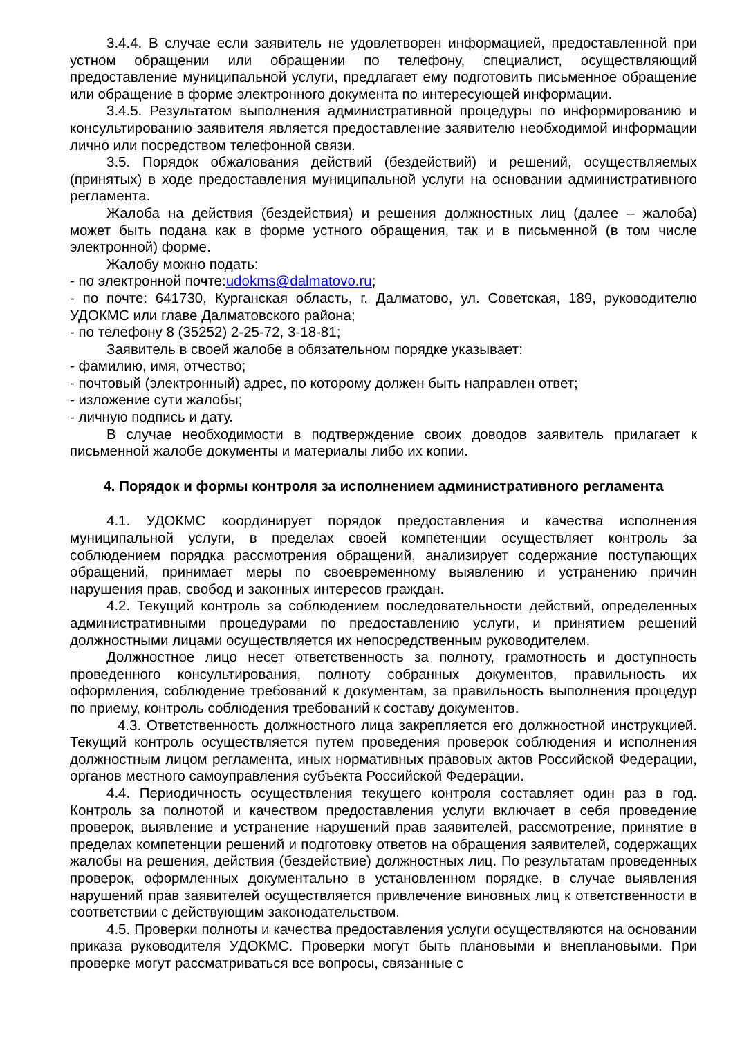3.4.4. В случае если заявитель не удовлетворен информацией, предоставленной при устном обращении или обращении по телефону, специалист, осуществляющий предоставление муниципальной услуги, предлагает ему подготовить письменное обращение или обращение в форме электронного документа по интересующей информации.
3.4.5. Результатом выполнения административной процедуры по информированию и консультированию заявителя является предоставление заявителю необходимой информации лично или посредством телефонной связи.
3.5. Порядок обжалования действий (бездействий) и решений, осуществляемых (принятых) в ходе предоставления муниципальной услуги на основании административного регламента.
Жалоба на действия (бездействия) и решения должностных лиц (далее – жалоба) может быть подана как в форме устного обращения, так и в письменной (в том числе электронной) форме.
Жалобу можно подать:
- по электронной почте:udokms@dalmatovo.ru;
- по почте: 641730, Курганская область, г. Далматово, ул. Советская, 189, руководителю УДОКМС или главе Далматовского района;
- по телефону 8 (35252) 2-25-72, 3-18-81;
Заявитель в своей жалобе в обязательном порядке указывает:
- фамилию, имя, отчество;
- почтовый (электронный) адрес, по которому должен быть направлен ответ;
- изложение сути жалобы;
- личную подпись и дату.
В случае необходимости в подтверждение своих доводов заявитель прилагает к письменной жалобе документы и материалы либо их копии.
4. Порядок и формы контроля за исполнением административного регламента
4.1. УДОКМС координирует порядок предоставления и качества исполнения муниципальной услуги, в пределах своей компетенции осуществляет контроль за соблюдением порядка рассмотрения обращений, анализирует содержание поступающих обращений, принимает меры по своевременному выявлению и устранению причин нарушения прав, свобод и законных интересов граждан.
4.2. Текущий контроль за соблюдением последовательности действий, определенных административными процедурами по предоставлению услуги, и принятием решений должностными лицами осуществляется их непосредственным руководителем.
Должностное лицо несет ответственность за полноту, грамотность и доступность проведенного консультирования, полноту собранных документов, правильность их оформления, соблюдение требований к документам, за правильность выполнения процедур по приему, контроль соблюдения требований к составу документов.
4.3. Ответственность должностного лица закрепляется его должностной инструкцией. Текущий контроль осуществляется путем проведения проверок соблюдения и исполнения должностным лицом регламента, иных нормативных правовых актов Российской Федерации, органов местного самоуправления субъекта Российской Федерации.
4.4. Периодичность осуществления текущего контроля составляет один раз в год. Контроль за полнотой и качеством предоставления услуги включает в себя проведение проверок, выявление и устранение нарушений прав заявителей, рассмотрение, принятие в пределах компетенции решений и подготовку ответов на обращения заявителей, содержащих жалобы на решения, действия (бездействие) должностных лиц. По результатам проведенных проверок, оформленных документально в установленном порядке, в случае выявления нарушений прав заявителей осуществляется привлечение виновных лиц к ответственности в соответствии с действующим законодательством.
4.5. Проверки полноты и качества предоставления услуги осуществляются на основании приказа руководителя УДОКМС. Проверки могут быть плановыми и внеплановыми. При проверке могут рассматриваться все вопросы, связанные с